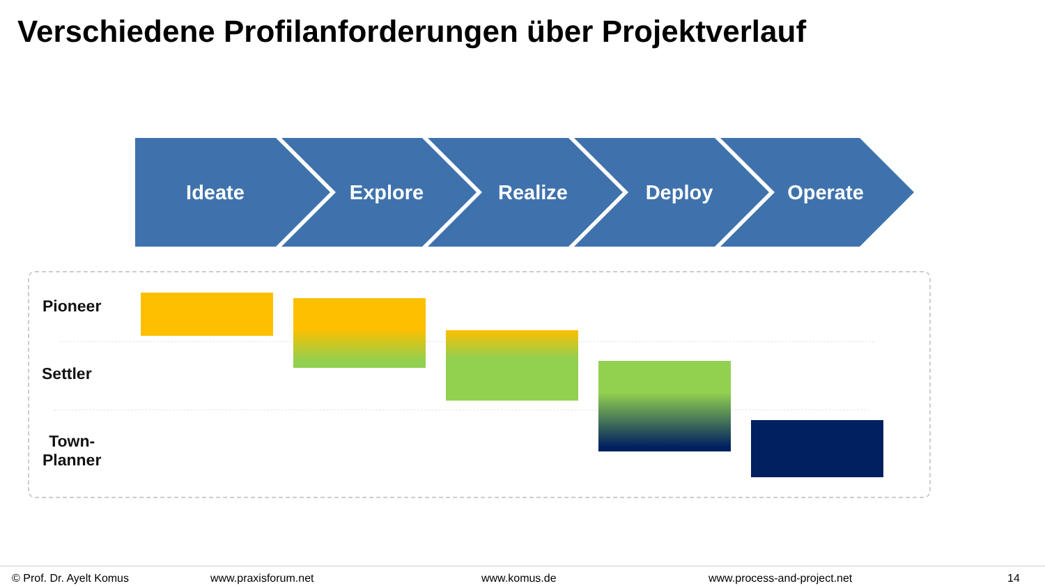Verschiedene Profilanforderungen über Projektverlauf
Ideate Explore Realize Deploy Operate
Pioneer
Settler
Town-
Planner
© Prof. Dr. Ayelt Komus www.praxisforum.net www.komus.de www.process-and-project.net 14